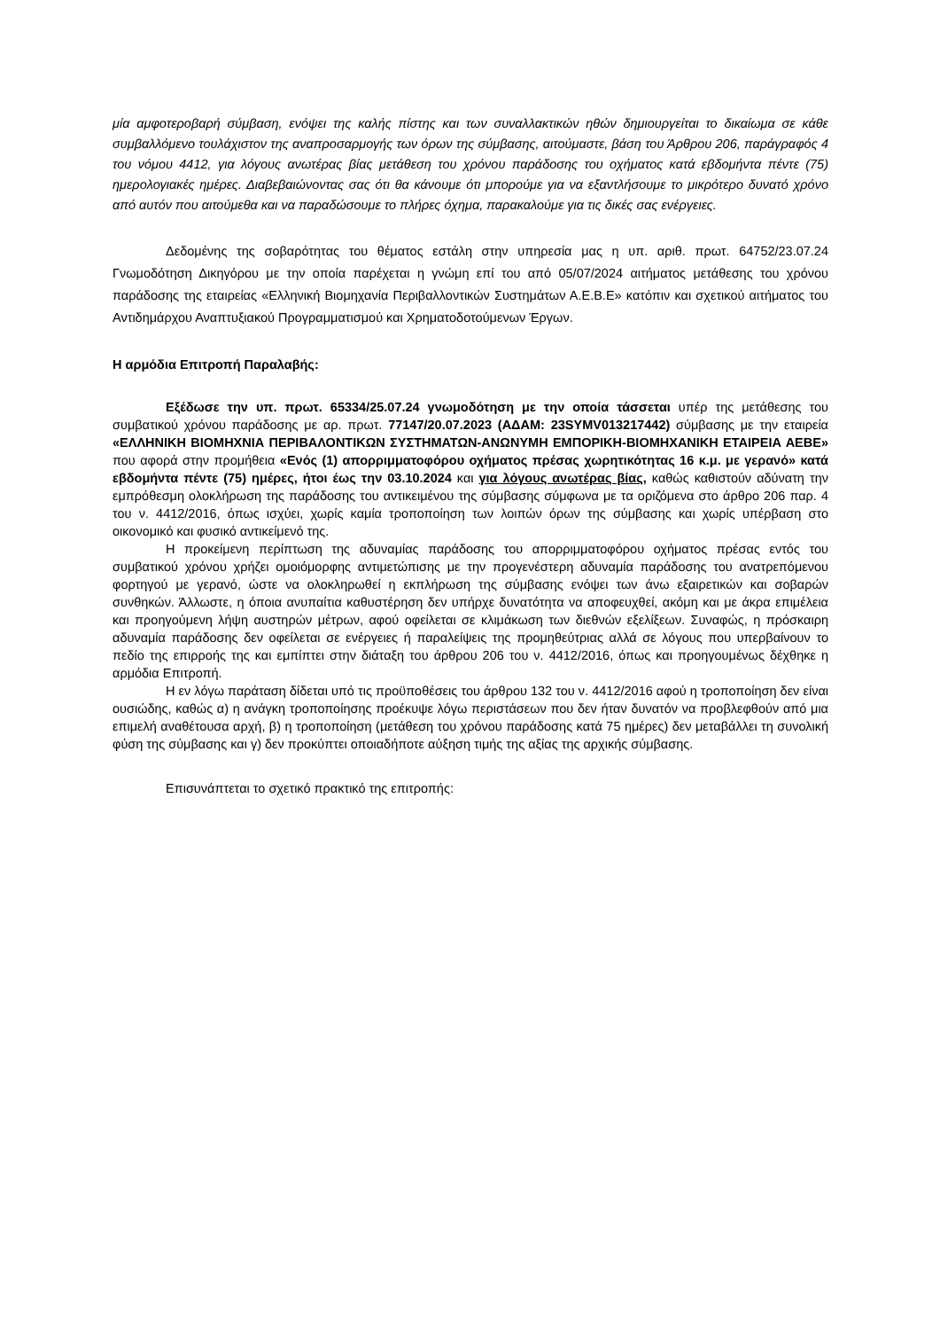μία αμφοτεροβαρή σύμβαση, ενόψει της καλής πίστης και των συναλλακτικών ηθών δημιουργείται το δικαίωμα σε κάθε συμβαλλόμενο τουλάχιστον της αναπροσαρμογής των όρων της σύμβασης, αιτούμαστε, βάση του Άρθρου 206, παράγραφός 4 του νόμου 4412, για λόγους ανωτέρας βίας μετάθεση του χρόνου παράδοσης του οχήματος κατά εβδομήντα πέντε (75) ημερολογιακές ημέρες. Διαβεβαιώνοντας σας ότι θα κάνουμε ότι μπορούμε για να εξαντλήσουμε το μικρότερο δυνατό χρόνο από αυτόν που αιτούμεθα και να παραδώσουμε το πλήρες όχημα, παρακαλούμε για τις δικές σας ενέργειες.
Δεδομένης της σοβαρότητας του θέματος εστάλη στην υπηρεσία μας η υπ. αριθ. πρωτ. 64752/23.07.24 Γνωμοδότηση Δικηγόρου με την οποία παρέχεται η γνώμη επί του από 05/07/2024 αιτήματος μετάθεσης του χρόνου παράδοσης της εταιρείας «Ελληνική Βιομηχανία Περιβαλλοντικών Συστημάτων Α.Ε.Β.Ε» κατόπιν και σχετικού αιτήματος του Αντιδημάρχου Αναπτυξιακού Προγραμματισμού και Χρηματοδοτούμενων Έργων.
Η αρμόδια Επιτροπή Παραλαβής:
Εξέδωσε την υπ. πρωτ. 65334/25.07.24 γνωμοδότηση με την οποία τάσσεται υπέρ της μετάθεσης του συμβατικού χρόνου παράδοσης με αρ. πρωτ. 77147/20.07.2023 (ΑΔΑΜ: 23SYMV013217442) σύμβασης με την εταιρεία «ΕΛΛΗΝΙΚΗ ΒΙΟΜΗΧΝΙΑ ΠΕΡΙΒΑΛΟΝΤΙΚΩΝ ΣΥΣΤΗΜΑΤΩΝ-ΑΝΩΝΥΜΗ ΕΜΠΟΡΙΚΗ-ΒΙΟΜΗΧΑΝΙΚΗ ΕΤΑΙΡΕΙΑ ΑΕΒΕ» που αφορά στην προμήθεια «Ενός (1) απορριμματοφόρου οχήματος πρέσας χωρητικότητας 16 κ.μ. με γερανό» κατά εβδομήντα πέντε (75) ημέρες, ήτοι έως την 03.10.2024 και για λόγους ανωτέρας βίας, καθώς καθιστούν αδύνατη την εμπρόθεσμη ολοκλήρωση της παράδοσης του αντικειμένου της σύμβασης σύμφωνα με τα οριζόμενα στο άρθρο 206 παρ. 4 του ν. 4412/2016, όπως ισχύει, χωρίς καμία τροποποίηση των λοιπών όρων της σύμβασης και χωρίς υπέρβαση στο οικονομικό και φυσικό αντικείμενό της.
Η προκείμενη περίπτωση της αδυναμίας παράδοσης του απορριμματοφόρου οχήματος πρέσας εντός του συμβατικού χρόνου χρήζει ομοιόμορφης αντιμετώπισης με την προγενέστερη αδυναμία παράδοσης του ανατρεπόμενου φορτηγού με γερανό, ώστε να ολοκληρωθεί η εκπλήρωση της σύμβασης ενόψει των άνω εξαιρετικών και σοβαρών συνθηκών. Άλλωστε, η όποια ανυπαίτια καθυστέρηση δεν υπήρχε δυνατότητα να αποφευχθεί, ακόμη και με άκρα επιμέλεια και προηγούμενη λήψη αυστηρών μέτρων, αφού οφείλεται σε κλιμάκωση των διεθνών εξελίξεων. Συναφώς, η πρόσκαιρη αδυναμία παράδοσης δεν οφείλεται σε ενέργειες ή παραλείψεις της προμηθεύτριας αλλά σε λόγους που υπερβαίνουν το πεδίο της επιρροής της και εμπίπτει στην διάταξη του άρθρου 206 του ν. 4412/2016, όπως και προηγουμένως δέχθηκε η αρμόδια Επιτροπή.
Η εν λόγω παράταση δίδεται υπό τις προϋποθέσεις του άρθρου 132 του ν. 4412/2016 αφού η τροποποίηση δεν είναι ουσιώδης, καθώς α) η ανάγκη τροποποίησης προέκυψε λόγω περιστάσεων που δεν ήταν δυνατόν να προβλεφθούν από μια επιμελή αναθέτουσα αρχή, β) η τροποποίηση (μετάθεση του χρόνου παράδοσης κατά 75 ημέρες) δεν μεταβάλλει τη συνολική φύση της σύμβασης και γ) δεν προκύπτει οποιαδήποτε αύξηση τιμής της αξίας της αρχικής σύμβασης.
Επισυνάπτεται το σχετικό πρακτικό της επιτροπής: